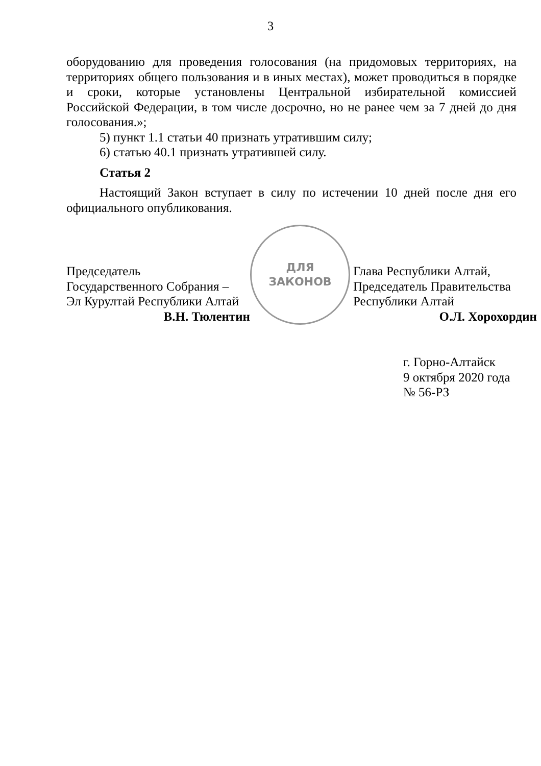3
оборудованию для проведения голосования (на придомовых территориях, на территориях общего пользования и в иных местах), может проводиться в порядке и сроки, которые установлены Центральной избирательной комиссией Российской Федерации, в том числе досрочно, но не ранее чем за 7 дней до дня голосования.»;
5) пункт 1.1 статьи 40 признать утратившим силу;
6) статью 40.1 признать утратившей силу.
Статья 2
Настоящий Закон вступает в силу по истечении 10 дней после дня его официального опубликования.
Председатель
Государственного Собрания –
Эл Курултай Республики Алтай
В.Н. Тюлентин
Глава Республики Алтай,
Председатель Правительства
Республики Алтай
О.Л. Хорохордин
г. Горно-Алтайск
9 октября 2020 года
№ 56-РЗ
ДЛЯ
ЗАКОНОВ